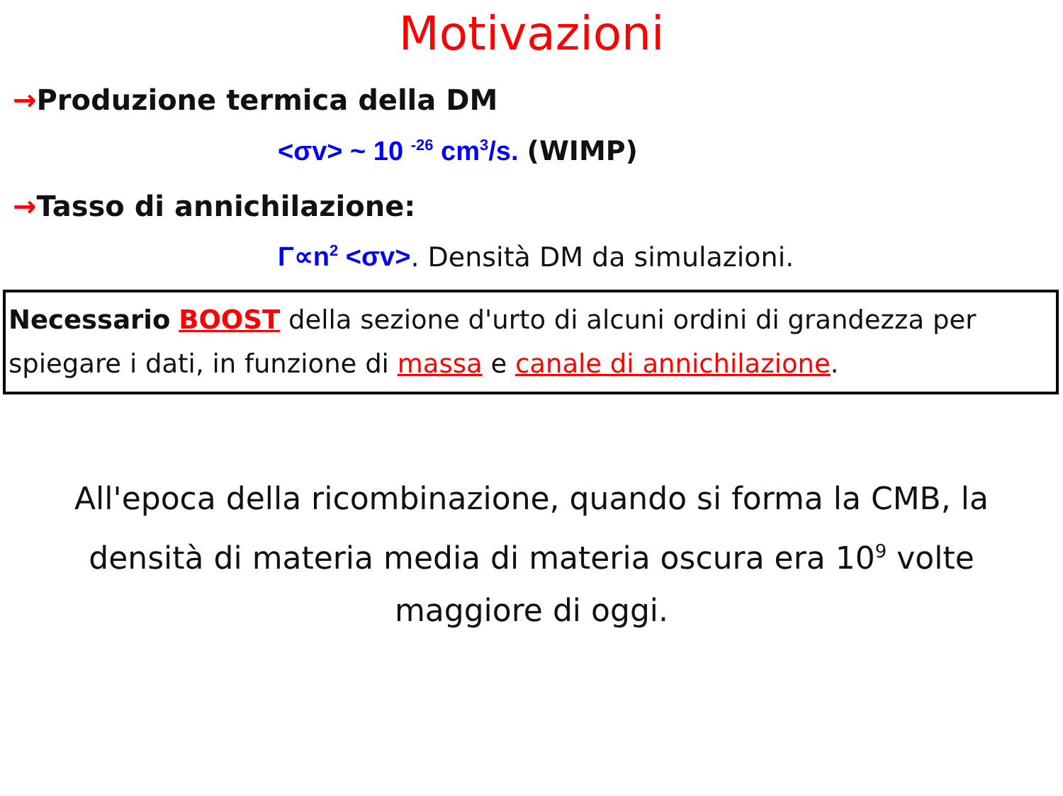Motivazioni
→Produzione termica della DM
<σv> ~ 10 <sup>-26</sup> cm<sup>3</sup>/s. (WIMP)
→Tasso di annichilazione:
Γ∝n<sup>2</sup> <σv>. Densità DM da simulazioni.
Necessario BOOST della sezione d'urto di alcuni ordini di grandezza per spiegare i dati, in funzione di massa e canale di annichilazione.
All'epoca della ricombinazione, quando si forma la CMB, la densità di materia media di materia oscura era 10<sup>9</sup> volte maggiore di oggi.